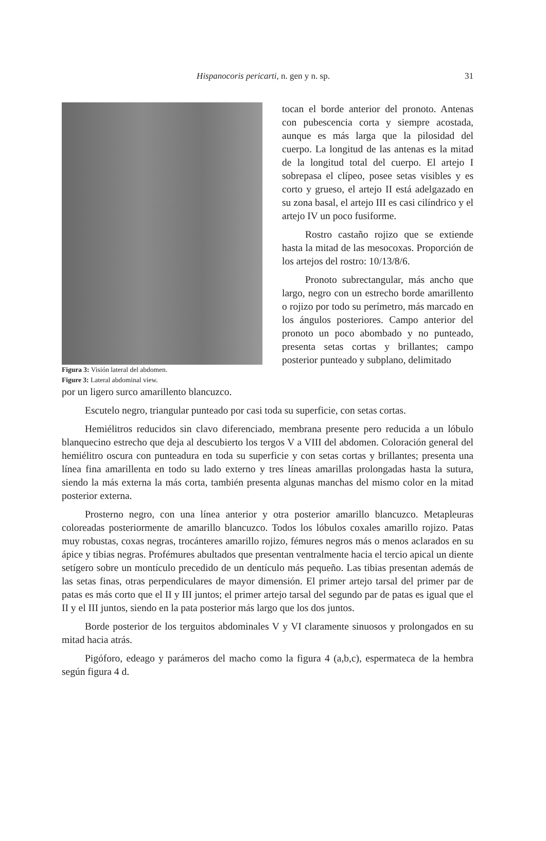Hispanocoris pericarti, n. gen y n. sp.
31
Figura 3: Visión lateral del abdomen.
Figure 3: Lateral abdominal view.
tocan el borde anterior del pronoto. Antenas con pubescencia corta y siempre acostada, aunque es más larga que la pilosidad del cuerpo. La longitud de las antenas es la mitad de la longitud total del cuerpo. El artejo I sobrepasa el clípeo, posee setas visibles y es corto y grueso, el artejo II está adelgazado en su zona basal, el artejo III es casi cilíndrico y el artejo IV un poco fusiforme.
Rostro castaño rojizo que se extiende hasta la mitad de las mesocoxas. Proporción de los artejos del rostro: 10/13/8/6.
Pronoto subrectangular, más ancho que largo, negro con un estrecho borde amarillento o rojizo por todo su perímetro, más marcado en los ángulos posteriores. Campo anterior del pronoto un poco abombado y no punteado, presenta setas cortas y brillantes; campo posterior punteado y subplano, delimitado
por un ligero surco amarillento blancuzco.
Escutelo negro, triangular punteado por casi toda su superficie, con setas cortas.
Hemiélitros reducidos sin clavo diferenciado, membrana presente pero reducida a un lóbulo blanquecino estrecho que deja al descubierto los tergos V a VIII del abdomen. Coloración general del hemiélitro oscura con punteadura en toda su superficie y con setas cortas y brillantes; presenta una línea fina amarillenta en todo su lado externo y tres líneas amarillas prolongadas hasta la sutura, siendo la más externa la más corta, también presenta algunas manchas del mismo color en la mitad posterior externa.
Prosterno negro, con una línea anterior y otra posterior amarillo blancuzco. Metapleuras coloreadas posteriormente de amarillo blancuzco. Todos los lóbulos coxales amarillo rojizo. Patas muy robustas, coxas negras, trocánteres amarillo rojizo, fémures negros más o menos aclarados en su ápice y tibias negras. Profémures abultados que presentan ventralmente hacia el tercio apical un diente setígero sobre un montículo precedido de un dentículo más pequeño. Las tibias presentan además de las setas finas, otras perpendiculares de mayor dimensión. El primer artejo tarsal del primer par de patas es más corto que el II y III juntos; el primer artejo tarsal del segundo par de patas es igual que el II y el III juntos, siendo en la pata posterior más largo que los dos juntos.
Borde posterior de los terguitos abdominales V y VI claramente sinuosos y prolongados en su mitad hacia atrás.
Pigóforo, edeago y parámeros del macho como la figura 4 (a,b,c), espermateca de la hembra según figura 4 d.